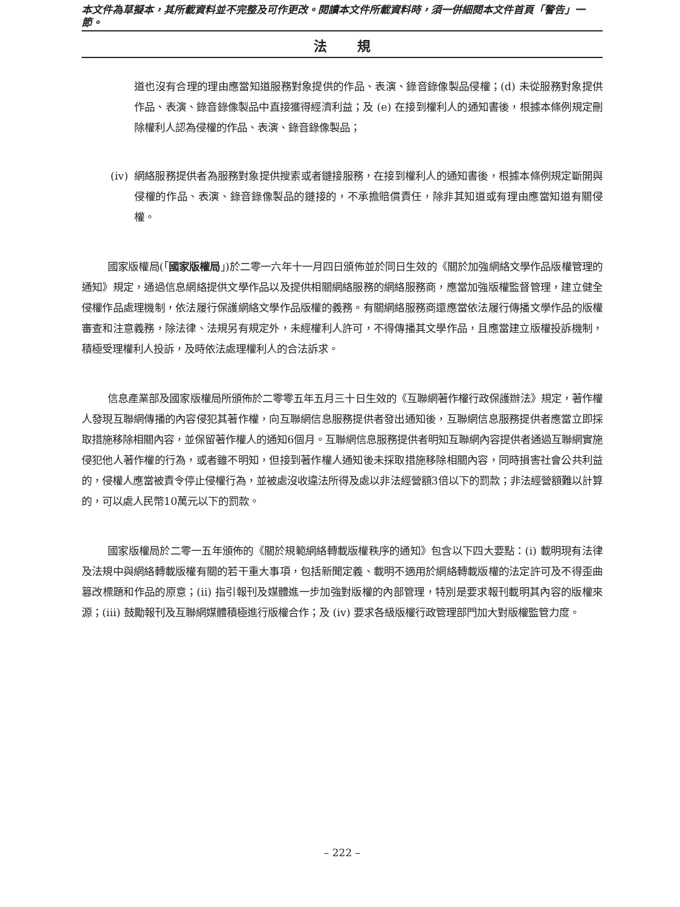本文件為草擬本，其所載資料並不完整及可作更改。閱讀本文件所載資料時，須一併細閱本文件首頁「警告」一節。
法規
道也沒有合理的理由應當知道服務對象提供的作品、表演、錄音錄像製品侵權；(d) 未從服務對象提供作品、表演、錄音錄像製品中直接獲得經濟利益；及 (e) 在接到權利人的通知書後，根據本條例規定刪除權利人認為侵權的作品、表演、錄音錄像製品；
(iv) 網絡服務提供者為服務對象提供搜索或者鏈接服務，在接到權利人的通知書後，根據本條例規定斷開與侵權的作品、表演、錄音錄像製品的鏈接的，不承擔賠償責任，除非其知道或有理由應當知道有關侵權。
國家版權局(「國家版權局」)於二零一六年十一月四日頒佈並於同日生效的《關於加強網絡文學作品版權管理的通知》規定，通過信息網絡提供文學作品以及提供相關網絡服務的網絡服務商，應當加強版權監督管理，建立健全侵權作品處理機制，依法履行保護網絡文學作品版權的義務。有關網絡服務商還應當依法履行傳播文學作品的版權審查和注意義務，除法律、法規另有規定外，未經權利人許可，不得傳播其文學作品，且應當建立版權投訴機制，積極受理權利人投訴，及時依法處理權利人的合法訴求。
信息產業部及國家版權局所頒佈於二零零五年五月三十日生效的《互聯網著作權行政保護辦法》規定，著作權人發現互聯網傳播的內容侵犯其著作權，向互聯網信息服務提供者發出通知後，互聯網信息服務提供者應當立即採取措施移除相關內容，並保留著作權人的通知6個月。互聯網信息服務提供者明知互聯網內容提供者通過互聯網實施侵犯他人著作權的行為，或者雖不明知，但接到著作權人通知後未採取措施移除相關內容，同時損害社會公共利益的，侵權人應當被責令停止侵權行為，並被處沒收違法所得及處以非法經營額3倍以下的罰款；非法經營額難以計算的，可以處人民幣10萬元以下的罰款。
國家版權局於二零一五年頒佈的《關於規範網絡轉載版權秩序的通知》包含以下四大要點：(i) 載明現有法律及法規中與網絡轉載版權有關的若干重大事項，包括新聞定義、載明不適用於網絡轉載版權的法定許可及不得歪曲篡改標題和作品的原意；(ii) 指引報刊及媒體進一步加強對版權的內部管理，特別是要求報刊載明其內容的版權來源；(iii) 鼓勵報刊及互聯網媒體積極進行版權合作；及 (iv) 要求各級版權行政管理部門加大對版權監管力度。
– 222 –